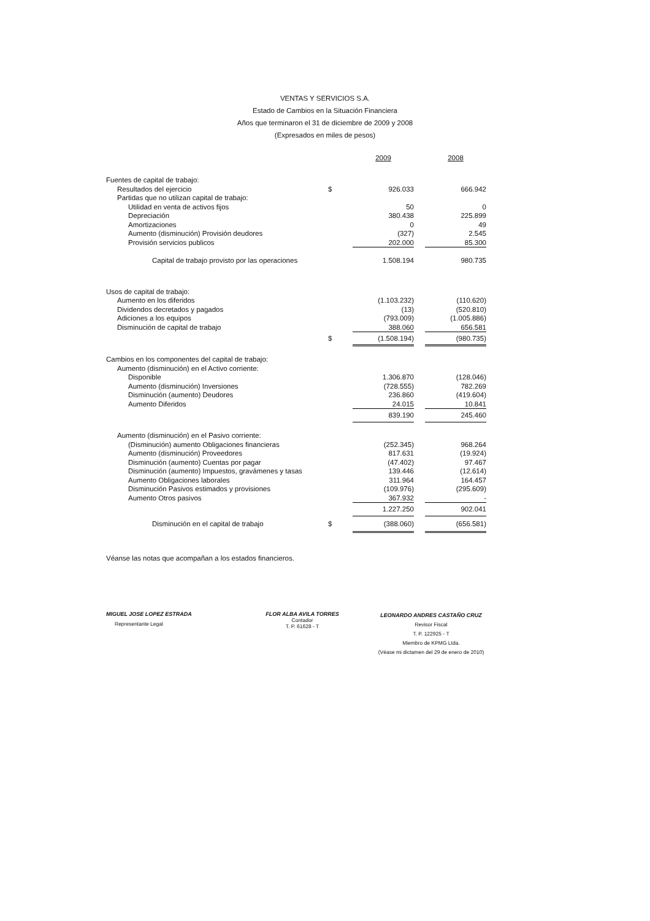VENTAS Y SERVICIOS S.A.
Estado de Cambios en la Situación Financiera
Años que terminaron el 31 de diciembre de 2009 y 2008
(Expresados en miles de pesos)
| | | 2009 | | 2008 |
| Fuentes de capital de trabajo: | | | | |
| Resultados del ejercicio | $ | 926.033 | | 666.942 |
| Partidas que no utilizan capital de trabajo: | | | | |
| Utilidad en venta de activos fijos | | 50 | | 0 |
| Depreciación | | 380.438 | | 225.899 |
| Amortizaciones | | 0 | | 49 |
| Aumento (disminución) Provisión deudores | | (327) | | 2.545 |
| Provisión servicios publicos | | 202.000 | | 85.300 |
| Capital de trabajo provisto por las operaciones | | 1.508.194 | | 980.735 |
| Usos de capital de trabajo: | | | | |
| Aumento en los diferidos | | (1.103.232) | | (110.620) |
| Dividendos decretados y pagados | | (13) | | (520.810) |
| Adiciones a los equipos | | (793.009) | | (1.005.886) |
| Disminución de capital de trabajo | | 388.060 | | 656.581 |
| | $ | (1.508.194) | | (980.735) |
| Cambios en los componentes del capital de trabajo: | | | | |
| Aumento (disminución) en el Activo corriente: | | | | |
| Disponible | | 1.306.870 | | (128.046) |
| Aumento (disminución) Inversiones | | (728.555) | | 782.269 |
| Disminución (aumento) Deudores | | 236.860 | | (419.604) |
| Aumento Diferidos | | 24.015 | | 10.841 |
| | | 839.190 | | 245.460 |
| Aumento (disminución) en el Pasivo corriente: | | | | |
| (Disminución) aumento Obligaciones financieras | | (252.345) | | 968.264 |
| Aumento (disminución) Proveedores | | 817.631 | | (19.924) |
| Disminución (aumento) Cuentas por pagar | | (47.402) | | 97.467 |
| Disminución (aumento) Impuestos, gravámenes y tasas | | 139.446 | | (12.614) |
| Aumento Obligaciones laborales | | 311.964 | | 164.457 |
| Disminución Pasivos estimados y provisiones | | (109.976) | | (295.609) |
| Aumento Otros pasivos | | 367.932 | | - |
| | | 1.227.250 | | 902.041 |
| Disminución en el capital de trabajo | $ | (388.060) | | (656.581) |
Véanse las notas que acompañan a los estados financieros.
MIGUEL JOSE LOPEZ ESTRADA
Representante Legal
FLOR ALBA AVILA TORRES
Contador
T. P. 61628 - T
LEONARDO ANDRES CASTAÑO CRUZ
Revisor Fiscal
T. P. 122925 - T
Miembro de KPMG Ltda.
(Véase mi dictamen del 29 de enero de 2010)